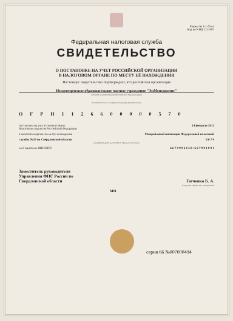Форма № 1-1-Учет
Код по КНД 1121007
Федеральная налоговая служба
СВИДЕТЕЛЬСТВО
О ПОСТАНОВКЕ НА УЧЕТ РОССИЙСКОЙ ОРГАНИЗАЦИИ
В НАЛОГОВОМ ОРГАНЕ ПО МЕСТУ ЕЁ НАХОЖДЕНИЯ
Настоящее свидетельство подтверждает, что российская организация
Некоммерческое образовательное частное учреждение "ЭмМенеджмент"
(полное наименование российской организации)
в соответствии с учредительными документами
О Г Р Н 1 1 2 6 6 0 0 0 0 0 5 7 0
поставлена на учет в соответствии с
Налоговым кодексом Российской Федерации 14 февраля 2012
в налоговом органе по месту нахождения Межрайонной инспекции Федеральной налоговой
службы №25 по Свердловской области 6 6 7 9
(наименование налогового органа и его код)
и ей присвоен ИНН/КПП 6 6 7 9 9 9 6 1 5 8 / 6 6 7 9 0 1 0 0 1
Заместитель руководителя
Управления ФНС России по
Свердловской области Гатченко Б. А.
(подпись, фамилия, инициалы)
МП
серия 66 №007000494